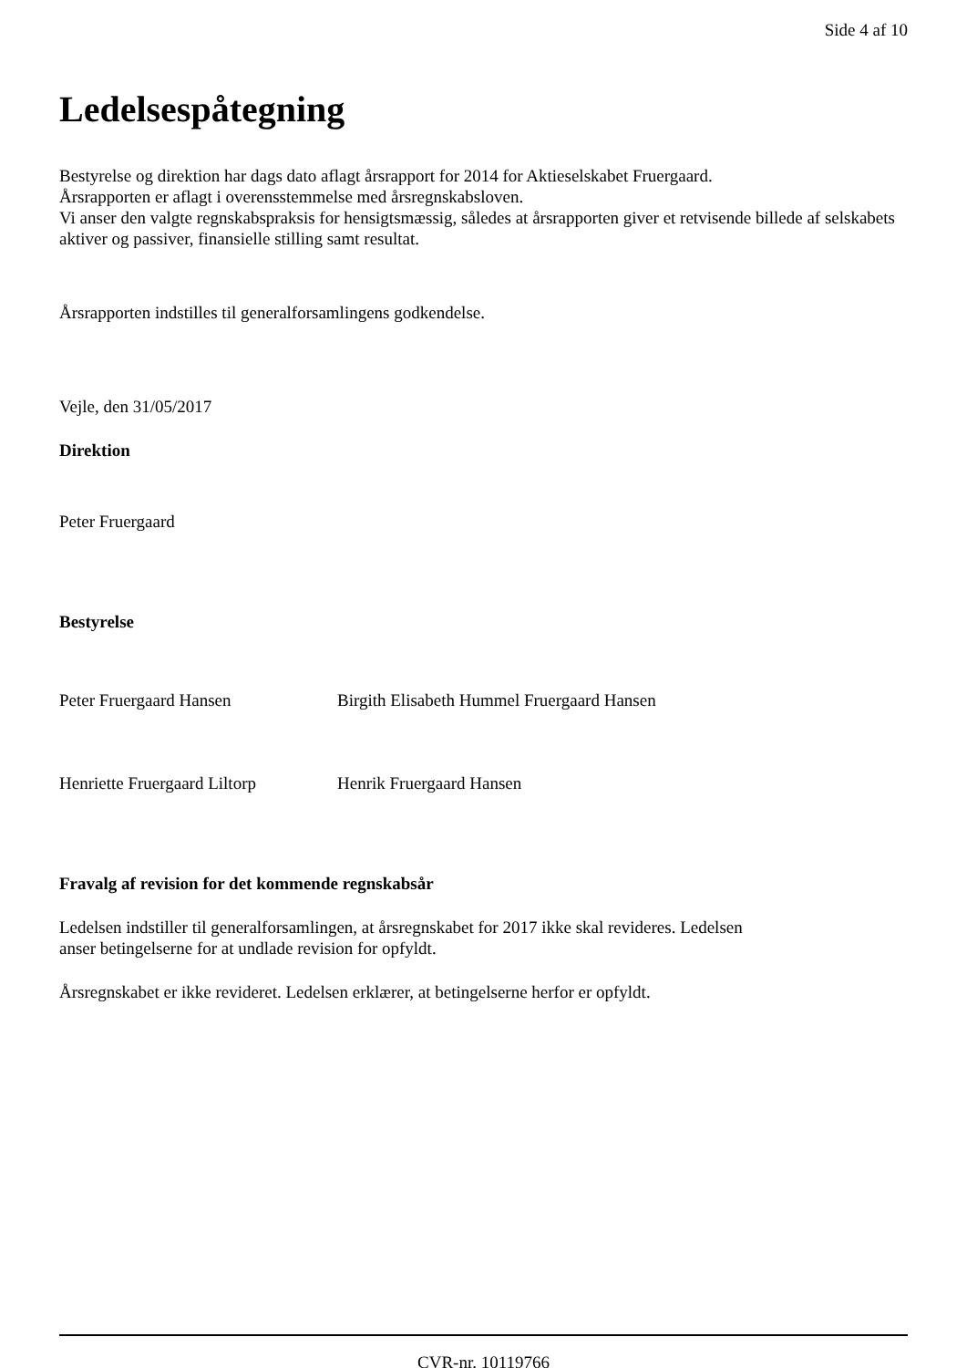Side 4 af 10
Ledelsespåtegning
Bestyrelse og direktion har dags dato aflagt årsrapport for 2014 for Aktieselskabet Fruergaard.
Årsrapporten er aflagt i overensstemmelse med årsregnskabsloven.
Vi anser den valgte regnskabspraksis for hensigtsmæssig, således at årsrapporten giver et retvisende billede af selskabets aktiver og passiver, finansielle stilling samt resultat.
Årsrapporten indstilles til generalforsamlingens godkendelse.
Vejle, den 31/05/2017
Direktion
Peter Fruergaard
Bestyrelse
Peter Fruergaard Hansen Birgith Elisabeth Hummel Fruergaard Hansen
Henriette Fruergaard Liltorp
Henrik Fruergaard Hansen
Fravalg af revision for det kommende regnskabsår
Ledelsen indstiller til generalforsamlingen, at årsregnskabet for 2017 ikke skal revideres. Ledelsen
anser betingelserne for at undlade revision for opfyldt.
Årsregnskabet er ikke revideret. Ledelsen erklærer, at betingelserne herfor er opfyldt.
CVR-nr. 10119766